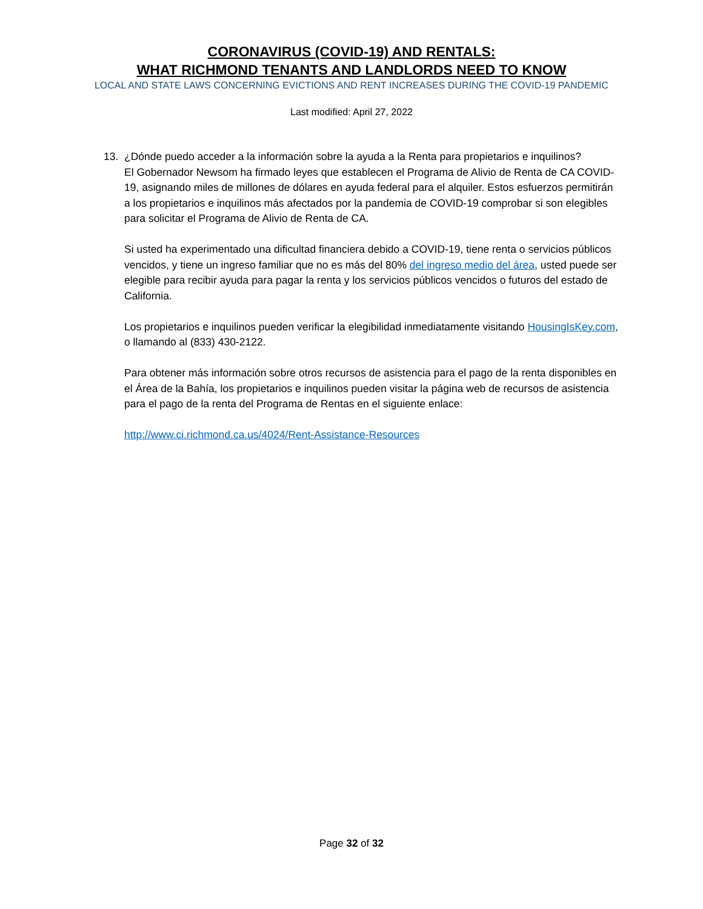CORONAVIRUS (COVID-19) AND RENTALS:
WHAT RICHMOND TENANTS AND LANDLORDS NEED TO KNOW
LOCAL AND STATE LAWS CONCERNING EVICTIONS AND RENT INCREASES DURING THE COVID-19 PANDEMIC
Last modified: April 27, 2022
13. ¿Dónde puedo acceder a la información sobre la ayuda a la Renta para propietarios e inquilinos?
El Gobernador Newsom ha firmado leyes que establecen el Programa de Alivio de Renta de CA COVID-19, asignando miles de millones de dólares en ayuda federal para el alquiler. Estos esfuerzos permitirán a los propietarios e inquilinos más afectados por la pandemia de COVID-19 comprobar si son elegibles para solicitar el Programa de Alivio de Renta de CA.
Si usted ha experimentado una dificultad financiera debido a COVID-19, tiene renta o servicios públicos vencidos, y tiene un ingreso familiar que no es más del 80% del ingreso medio del área, usted puede ser elegible para recibir ayuda para pagar la renta y los servicios públicos vencidos o futuros del estado de California.
Los propietarios e inquilinos pueden verificar la elegibilidad inmediatamente visitando HousingIsKey.com, o llamando al (833) 430-2122.
Para obtener más información sobre otros recursos de asistencia para el pago de la renta disponibles en el Área de la Bahía, los propietarios e inquilinos pueden visitar la página web de recursos de asistencia para el pago de la renta del Programa de Rentas en el siguiente enlace:
http://www.ci.richmond.ca.us/4024/Rent-Assistance-Resources
Page 32 of 32